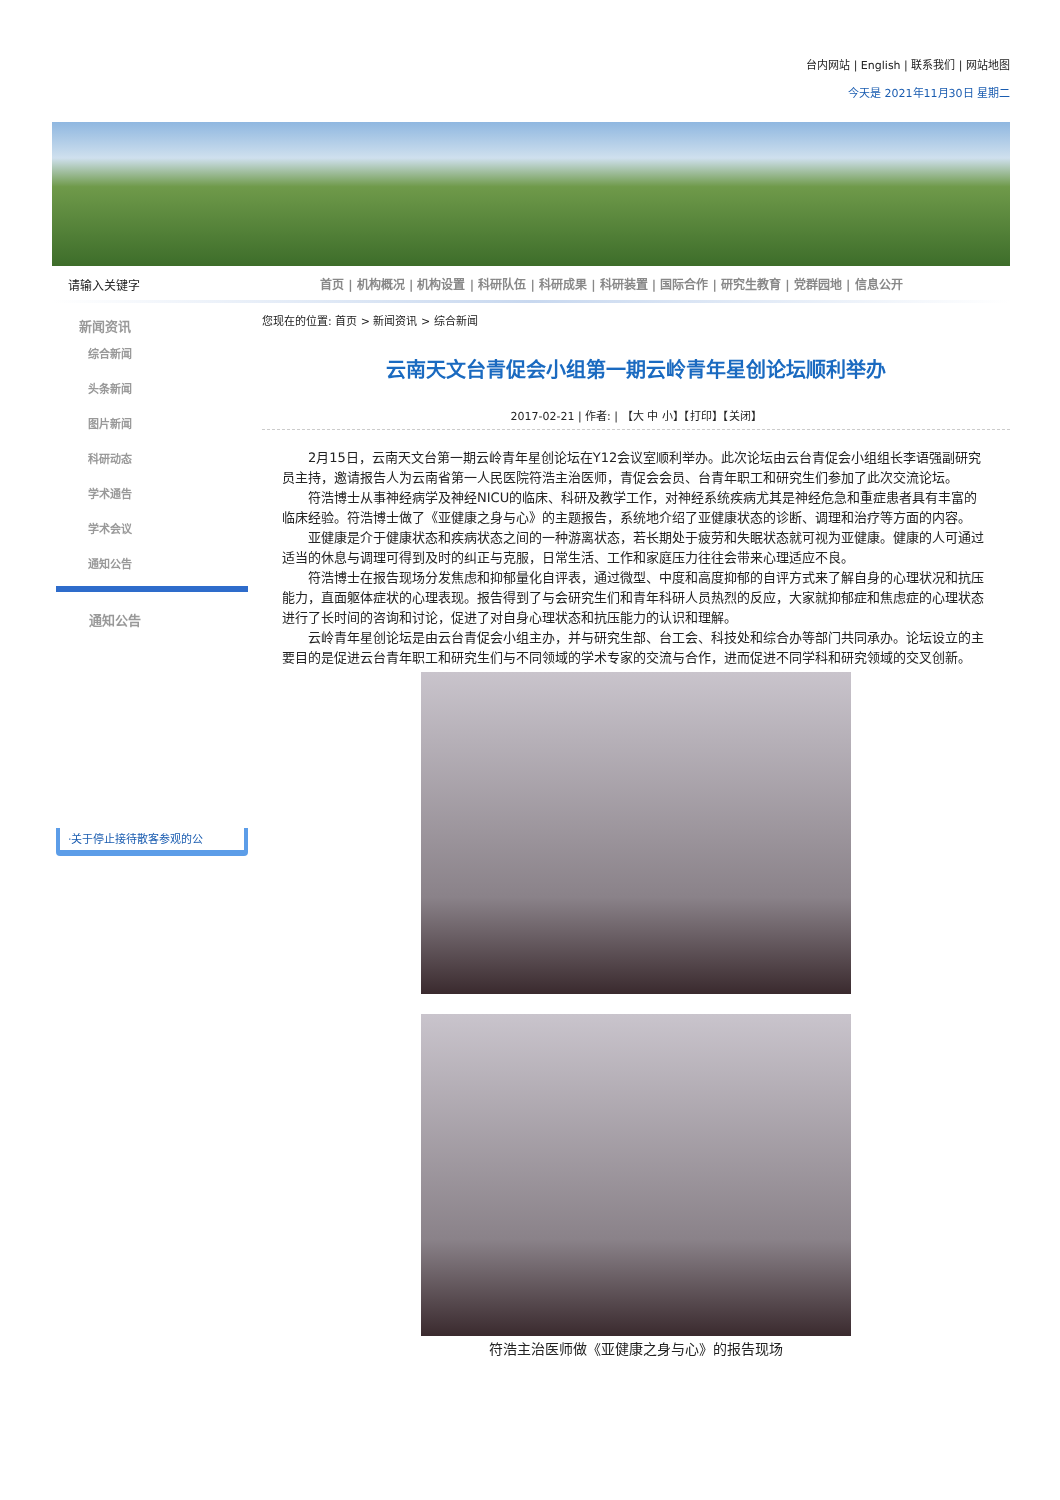台内网站 | English | 联系我们 | 网站地图
今天是 2021年11月30日 星期二
请输入关键字
首页 | 机构概况 | 机构设置 | 科研队伍 | 科研成果 | 科研装置 | 国际合作 | 研究生教育 | 党群园地 | 信息公开
新闻资讯
综合新闻
头条新闻
图片新闻
科研动态
学术通告
学术会议
通知公告
通知公告
·关于停止接待散客参观的公
您现在的位置: 首页 > 新闻资讯 > 综合新闻
云南天文台青促会小组第一期云岭青年星创论坛顺利举办
2017-02-21 | 作者: | 【大 中 小】【打印】【关闭】
2月15日，云南天文台第一期云岭青年星创论坛在Y12会议室顺利举办。此次论坛由云台青促会小组组长李语强副研究员主持，邀请报告人为云南省第一人民医院符浩主治医师，青促会会员、台青年职工和研究生们参加了此次交流论坛。
符浩博士从事神经病学及神经NICU的临床、科研及教学工作，对神经系统疾病尤其是神经危急和重症患者具有丰富的临床经验。符浩博士做了《亚健康之身与心》的主题报告，系统地介绍了亚健康状态的诊断、调理和治疗等方面的内容。
亚健康是介于健康状态和疾病状态之间的一种游离状态，若长期处于疲劳和失眠状态就可视为亚健康。健康的人可通过适当的休息与调理可得到及时的纠正与克服，日常生活、工作和家庭压力往往会带来心理适应不良。
符浩博士在报告现场分发焦虑和抑郁量化自评表，通过微型、中度和高度抑郁的自评方式来了解自身的心理状况和抗压能力，直面躯体症状的心理表现。报告得到了与会研究生们和青年科研人员热烈的反应，大家就抑郁症和焦虑症的心理状态进行了长时间的咨询和讨论，促进了对自身心理状态和抗压能力的认识和理解。
云岭青年星创论坛是由云台青促会小组主办，并与研究生部、台工会、科技处和综合办等部门共同承办。论坛设立的主要目的是促进云台青年职工和研究生们与不同领域的学术专家的交流与合作，进而促进不同学科和研究领域的交叉创新。
符浩主治医师做《亚健康之身与心》的报告现场